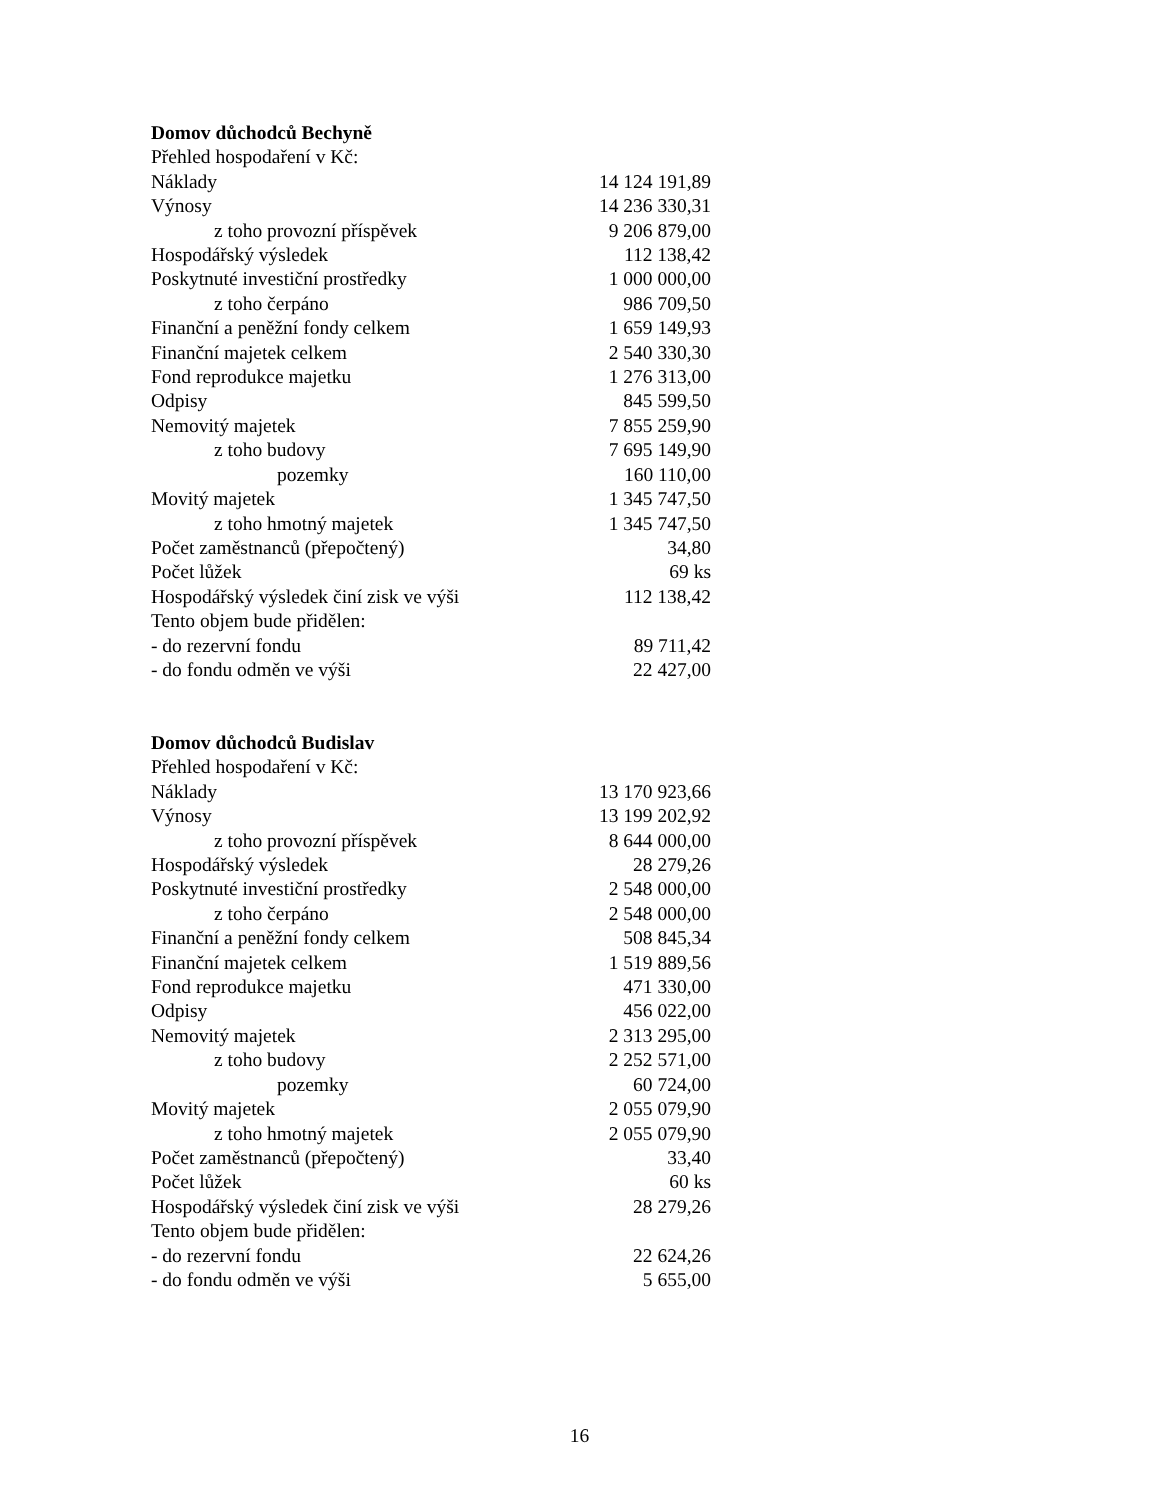Domov důchodců Bechyně
| Přehled hospodaření v Kč: | |
| Náklady | 14 124 191,89 |
| Výnosy | 14 236 330,31 |
| z toho provozní příspěvek | 9 206 879,00 |
| Hospodářský výsledek | 112 138,42 |
| Poskytnuté investiční prostředky | 1 000 000,00 |
| z toho čerpáno | 986 709,50 |
| Finanční a peněžní fondy celkem | 1 659 149,93 |
| Finanční majetek celkem | 2 540 330,30 |
| Fond reprodukce majetku | 1 276 313,00 |
| Odpisy | 845 599,50 |
| Nemovitý majetek | 7 855 259,90 |
| z toho budovy | 7 695 149,90 |
| pozemky | 160 110,00 |
| Movitý majetek | 1 345 747,50 |
| z toho hmotný majetek | 1 345 747,50 |
| Počet zaměstnanců (přepočtený) | 34,80 |
| Počet lůžek | 69 ks |
| Hospodářský výsledek činí zisk ve výši | 112 138,42 |
| Tento objem bude přidělen: | |
| - do rezervní fondu | 89 711,42 |
| - do fondu odměn ve výši | 22 427,00 |
Domov důchodců Budislav
| Přehled hospodaření v Kč: | |
| Náklady | 13 170 923,66 |
| Výnosy | 13 199 202,92 |
| z toho provozní příspěvek | 8 644 000,00 |
| Hospodářský výsledek | 28 279,26 |
| Poskytnuté investiční prostředky | 2 548 000,00 |
| z toho čerpáno | 2 548 000,00 |
| Finanční a peněžní fondy celkem | 508 845,34 |
| Finanční majetek celkem | 1 519 889,56 |
| Fond reprodukce majetku | 471 330,00 |
| Odpisy | 456 022,00 |
| Nemovitý majetek | 2 313 295,00 |
| z toho budovy | 2 252 571,00 |
| pozemky | 60 724,00 |
| Movitý majetek | 2 055 079,90 |
| z toho hmotný majetek | 2 055 079,90 |
| Počet zaměstnanců (přepočtený) | 33,40 |
| Počet lůžek | 60 ks |
| Hospodářský výsledek činí zisk ve výši | 28 279,26 |
| Tento objem bude přidělen: | |
| - do rezervní fondu | 22 624,26 |
| - do fondu odměn ve výši | 5 655,00 |
16